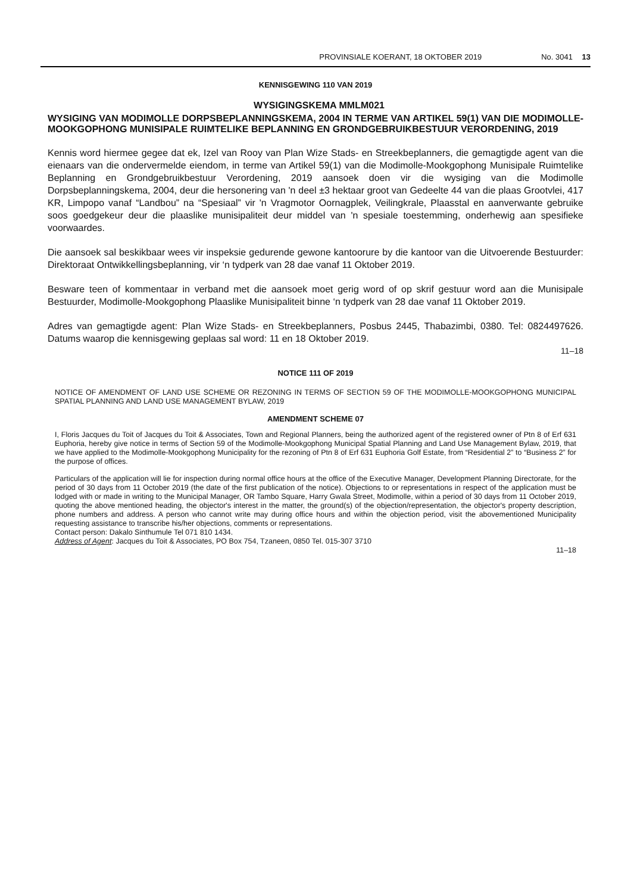PROVINSIALE KOERANT, 18 OKTOBER 2019 No. 3041 13
KENNISGEWING 110 VAN 2019
WYSIGINGSKEMA MMLM021
WYSIGING VAN MODIMOLLE DORPSBEPLANNINGSKEMA, 2004 IN TERME VAN ARTIKEL 59(1) VAN DIE MODIMOLLE-MOOKGOPHONG MUNISIPALE RUIMTELIKE BEPLANNING EN GRONDGEBRUIKBESTUUR VERORDENING, 2019
Kennis word hiermee gegee dat ek, Izel van Rooy van Plan Wize Stads- en Streekbeplanners, die gemagtigde agent van die eienaars van die ondervermelde eiendom, in terme van Artikel 59(1) van die Modimolle-Mookgophong Munisipale Ruimtelike Beplanning en Grondgebruikbestuur Verordening, 2019 aansoek doen vir die wysiging van die Modimolle Dorpsbeplanningskema, 2004, deur die hersonering van 'n deel ±3 hektaar groot van Gedeelte 44 van die plaas Grootvlei, 417 KR, Limpopo vanaf “Landbou” na “Spesiaal” vir 'n Vragmotor Oornagplek, Veilingkrale, Plaasstal en aanverwante gebruike soos goedgekeur deur die plaaslike munisipaliteit deur middel van 'n spesiale toestemming, onderhewig aan spesifieke voorwaardes.
Die aansoek sal beskikbaar wees vir inspeksie gedurende gewone kantoorure by die kantoor van die Uitvoerende Bestuurder: Direktoraat Ontwikkellingsbeplanning, vir ‘n tydperk van 28 dae vanaf 11 Oktober 2019.
Besware teen of kommentaar in verband met die aansoek moet gerig word of op skrif gestuur word aan die Munisipale Bestuurder, Modimolle-Mookgophong Plaaslike Munisipaliteit binne ‘n tydperk van 28 dae vanaf 11 Oktober 2019.
Adres van gemagtigde agent: Plan Wize Stads- en Streekbeplanners, Posbus 2445, Thabazimbi, 0380. Tel: 0824497626. Datums waarop die kennisgewing geplaas sal word: 11 en 18 Oktober 2019.
11–18
NOTICE 111 OF 2019
NOTICE OF AMENDMENT OF LAND USE SCHEME OR REZONING IN TERMS OF SECTION 59 OF THE MODIMOLLE-MOOKGOPHONG MUNICIPAL SPATIAL PLANNING AND LAND USE MANAGEMENT BYLAW, 2019
AMENDMENT SCHEME 07
I, Floris Jacques du Toit of Jacques du Toit & Associates, Town and Regional Planners, being the authorized agent of the registered owner of Ptn 8 of Erf 631 Euphoria, hereby give notice in terms of Section 59 of the Modimolle-Mookgophong Municipal Spatial Planning and Land Use Management Bylaw, 2019, that we have applied to the Modimolle-Mookgophong Municipality for the rezoning of Ptn 8 of Erf 631 Euphoria Golf Estate, from “Residential 2” to “Business 2” for the purpose of offices.
Particulars of the application will lie for inspection during normal office hours at the office of the Executive Manager, Development Planning Directorate, for the period of 30 days from 11 October 2019 (the date of the first publication of the notice). Objections to or representations in respect of the application must be lodged with or made in writing to the Municipal Manager, OR Tambo Square, Harry Gwala Street, Modimolle, within a period of 30 days from 11 October 2019, quoting the above mentioned heading, the objector's interest in the matter, the ground(s) of the objection/representation, the objector's property description, phone numbers and address. A person who cannot write may during office hours and within the objection period, visit the abovementioned Municipality requesting assistance to transcribe his/her objections, comments or representations.
Contact person: Dakalo Sinthumule Tel 071 810 1434.
Address of Agent: Jacques du Toit & Associates, PO Box 754, Tzaneen, 0850 Tel. 015-307 3710
11–18